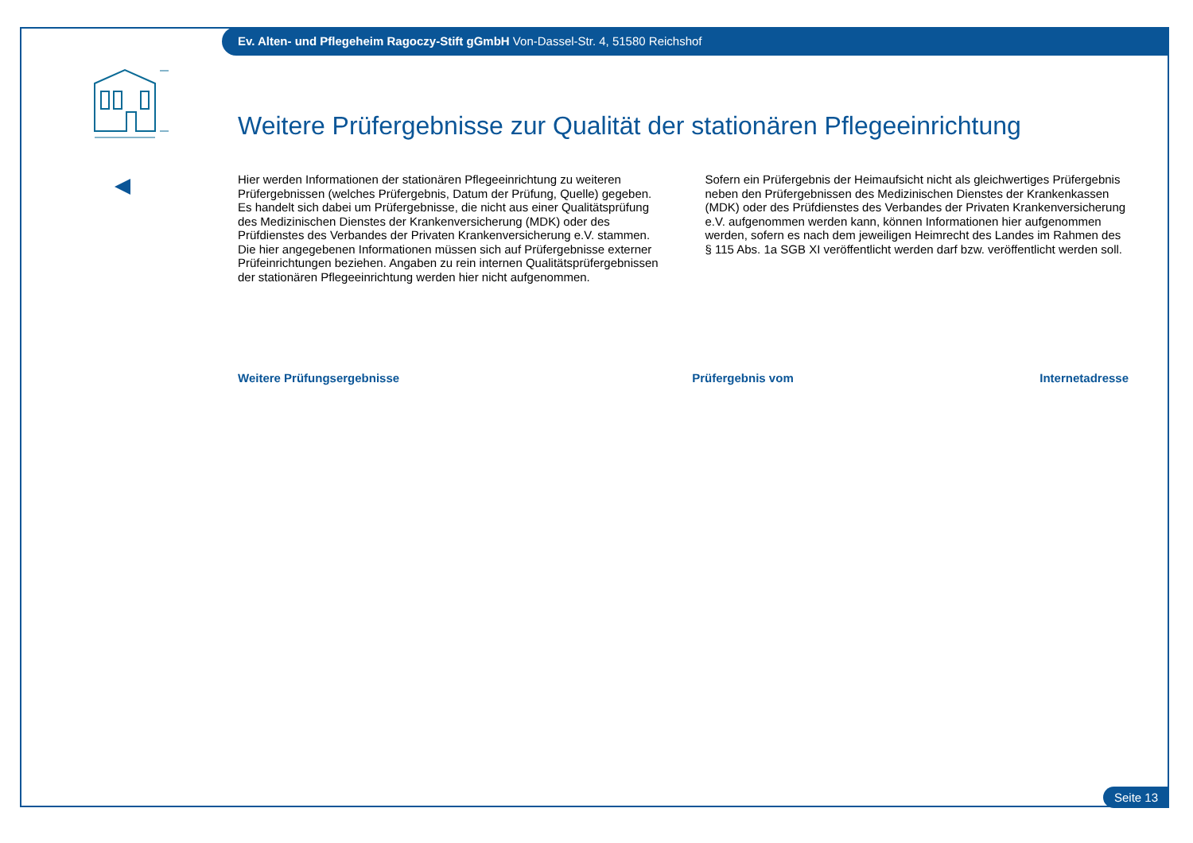Ev. Alten- und Pflegeheim Ragoczy-Stift gGmbH Von-Dassel-Str. 4, 51580 Reichshof
Weitere Prüfergebnisse zur Qualität der stationären Pflegeeinrichtung
Hier werden Informationen der stationären Pflegeeinrichtung zu weiteren Prüfergebnissen (welches Prüfergebnis, Datum der Prüfung, Quelle) gegeben. Es handelt sich dabei um Prüfergebnisse, die nicht aus einer Qualitätsprüfung des Medizinischen Dienstes der Krankenversicherung (MDK) oder des Prüfdienstes des Verbandes der Privaten Krankenversicherung e.V. stammen. Die hier angegebenen Informationen müssen sich auf Prüfergebnisse externer Prüfeinrichtungen beziehen. Angaben zu rein internen Qualitätsprüfergebnissen der stationären Pflegeeinrichtung werden hier nicht aufgenommen.
Sofern ein Prüfergebnis der Heimaufsicht nicht als gleichwertiges Prüfergebnis neben den Prüfergebnissen des Medizinischen Dienstes der Krankenkassen (MDK) oder des Prüfdienstes des Verbandes der Privaten Krankenversicherung e.V. aufgenommen werden kann, können Informationen hier aufgenommen werden, sofern es nach dem jeweiligen Heimrecht des Landes im Rahmen des § 115 Abs. 1a SGB XI veröffentlicht werden darf bzw. veröffentlicht werden soll.
| Weitere Prüfungsergebnisse | Prüfergebnis vom | Internetadresse |
| --- | --- | --- |
Seite 13